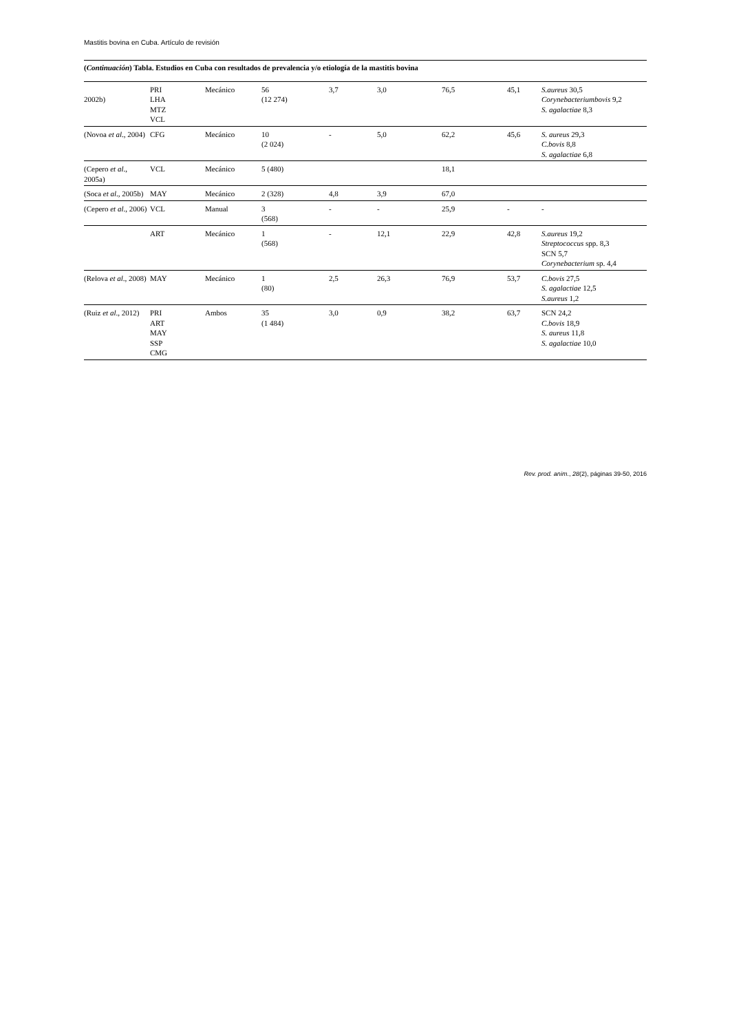Mastitis bovina en Cuba. Artículo de revisión
| ( Continuación ) Tabla. Estudios en Cuba con resultados de prevalencia y/o etiología de la mastitis bovina | | | | | | | | |
| 2002b) | PRI LHA MTZ VCL | Mecánico | 56 (12 274) | 3,7 | 3,0 | 76,5 | 45,1 | S.aureus 30,5 Corynebacteriumbovis 9,2 S. agalactiae 8,3 |
| (Novoa et al ., 2004) | CFG | Mecánico | 10 (2 024) | - | 5,0 | 62,2 | 45,6 | S. aureus 29,3 C.bovis 8,8 S. agalactiae 6,8 |
| (Cepero et al ., 2005a) | VCL | Mecánico | 5 (480) | | | 18,1 | | |
| (Soca et al ., 2005b) | MAY | Mecánico | 2 (328) | 4,8 | 3,9 | 67,0 | | |
| (Cepero et al ., 2006) | VCL | Manual | 3 (568) | - | - | 25,9 | - | - |
| | ART | Mecánico | 1 (568) | - | 12,1 | 22,9 | 42,8 | S.aureus 19,2 Streptococcus spp. 8,3 SCN 5,7 Corynebacterium sp. 4,4 |
| (Relova et al ., 2008) | MAY | Mecánico | 1 (80) | 2,5 | 26,3 | 76,9 | 53,7 | C.bovis 27,5 S. agalactiae 12,5 S.aureus 1,2 |
| (Ruiz et al ., 2012) | PRI ART MAY SSP CMG | Ambos | 35 (1 484) | 3,0 | 0,9 | 38,2 | 63,7 | SCN 24,2 C.bovis 18,9 S. aureus 11,8 S. agalactiae 10,0 |
Rev. prod. anim., 28(2), páginas 39-50, 2016